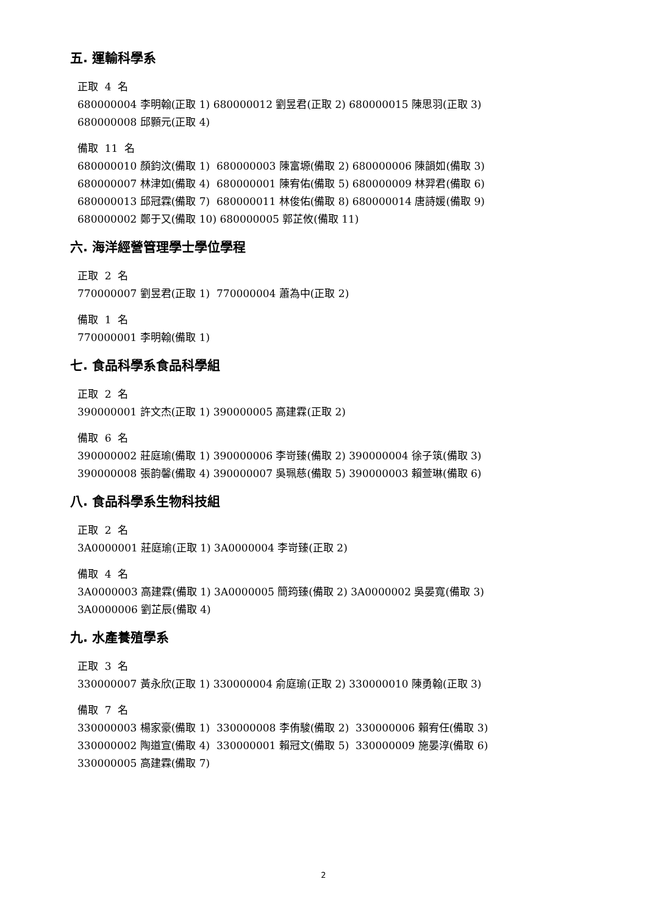五. 運輸科學系
正取 4 名 680000004 李明翰(正取 1) 680000012 劉昱君(正取 2) 680000015 陳思羽(正取 3) 680000008 邱顥元(正取 4)
備取 11 名 680000010 顏鈞汶(備取 1) 680000003 陳富塬(備取 2) 680000006 陳韻如(備取 3) 680000007 林津如(備取 4) 680000001 陳宥佑(備取 5) 680000009 林羿君(備取 6) 680000013 邱冠霖(備取 7) 680000011 林俊佑(備取 8) 680000014 唐詩媛(備取 9) 680000002 鄭于又(備取 10) 680000005 郭芷攸(備取 11)
六. 海洋經營管理學士學位學程
正取 2 名 770000007 劉昱君(正取 1) 770000004 蕭為中(正取 2)
備取 1 名 770000001 李明翰(備取 1)
七. 食品科學系食品科學組
正取 2 名 390000001 許文杰(正取 1) 390000005 高建霖(正取 2)
備取 6 名 390000002 莊庭瑜(備取 1) 390000006 李岢臻(備取 2) 390000004 徐子筑(備取 3) 390000008 張韵馨(備取 4) 390000007 吳珮慈(備取 5) 390000003 賴萱琳(備取 6)
八. 食品科學系生物科技組
正取 2 名 3A0000001 莊庭瑜(正取 1) 3A0000004 李岢臻(正取 2)
備取 4 名 3A0000003 高建霖(備取 1) 3A0000005 簡筠臻(備取 2) 3A0000002 吳晏寬(備取 3) 3A0000006 劉芷辰(備取 4)
九. 水產養殖學系
正取 3 名 330000007 黃永欣(正取 1) 330000004 俞庭瑜(正取 2) 330000010 陳勇翰(正取 3)
備取 7 名 330000003 楊家豪(備取 1) 330000008 李侑駿(備取 2) 330000006 賴宥任(備取 3) 330000002 陶道宣(備取 4) 330000001 賴冠文(備取 5) 330000009 施晏淳(備取 6) 330000005 高建霖(備取 7)
2